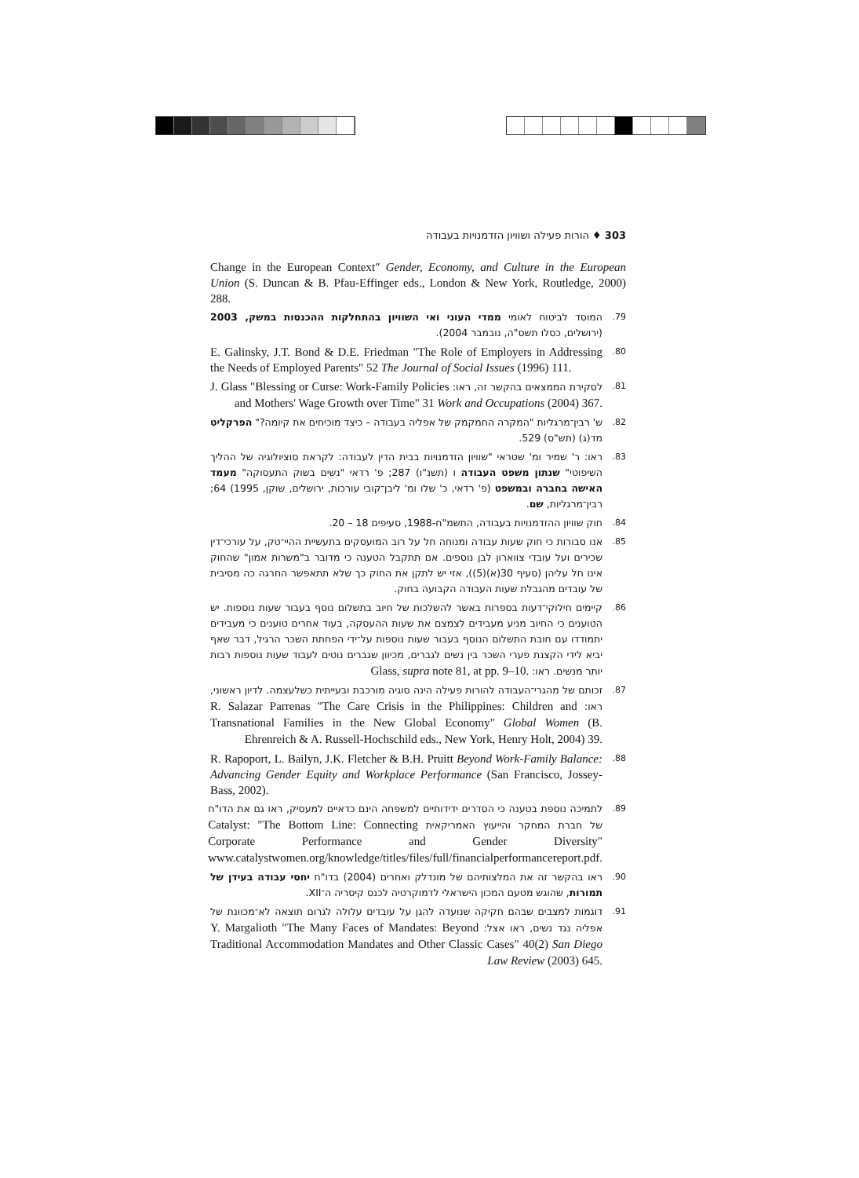303 ♦ הורות פעילה ושוויון הזדמנויות בעבודה
Change in the European Context" Gender, Economy, and Culture in the European Union (S. Duncan & B. Pfau-Effinger eds., London & New York, Routledge, 2000) 288.
79. המוסד לביטוח לאומי ממדי העוני ואי השוויון בהתחלקות ההכנסות במשק, 2003 (ירושלים, כסלו תשס"ה, נובמבר 2004).
80. E. Galinsky, J.T. Bond & D.E. Friedman "The Role of Employers in Addressing the Needs of Employed Parents" 52 The Journal of Social Issues (1996) 111.
81. לסקירת הממצאים בהקשר זה, ראו: J. Glass "Blessing or Curse: Work-Family Policies and Mothers' Wage Growth over Time" 31 Work and Occupations (2004) 367.
82. ש' רבין־מרגליות "המקרה החמקמק של אפליה בעבודה – כיצד מוכיחים את קיומה?" הפרקליט מד(ג) (תש"ס) 529.
83. ראו: ר' שמיר ומ' שטראי "שוויון הזדמנויות בבית הדין לעבודה: לקראת סוציולוגיה של ההליך השיפוטי" שנתון משפט העבודה ו (תשנ"ו) 287; פ' רדאי "נשים בשוק התעסוקה" מעמד האישה בחברה ובמשפט (פ' רדאי, כ' שלו ומ' ליבן־קובי עורכות, ירושלים, שוקן, 1995) 64; רבין־מרגליות, שם.
84. חוק שוויון ההזדמנויות בעבודה, התשמ"ח-1988, סעיפים 18 – 20.
85. אנו סבורות כי חוק שעות עבודה ומנוחה חל על רוב המועסקים בתעשיית ההיי־טק, על עורכי־דין שכירים ועל עובדי צווארון לבן נוספים. אם תתקבל הטענה כי מדובר ב"משרות אמון" שהחוק אינו חל עליהן (סעיף 30(א)(5)), אזי יש לתקן את החוק כך שלא תתאפשר החרגה כה מסיבית של עובדים מהגבלת שעות העבודה הקבועה בחוק.
86. קיימים חילוקי־דעות בספרות באשר להשלכות של חיוב בתשלום נוסף בעבור שעות נוספות. יש הטוענים כי החיוב מניע מעבידים לצמצם את שעות ההעסקה, בעוד אחרים טוענים כי מעבידים יתמודדו עם חובת התשלום הנוסף בעבור שעות נוספות על־ידי הפחתת השכר הרגיל, דבר שאף יביא לידי הקצנת פערי השכר בין נשים לגברים, מכיוון שגברים נוטים לעבוד שעות נוספות רבות יותר מנשים. ראו: Glass, supra note 81, at pp. 9–10.
87. זכותם של מהגרי־העבודה להורות פעילה הינה סוגיה מורכבת ובעייתית כשלעצמה. לדיון ראשוני, ראו: R. Salazar Parrenas "The Care Crisis in the Philippines: Children and Transnational Families in the New Global Economy" Global Women (B. Ehrenreich & A. Russell-Hochschild eds., New York, Henry Holt, 2004) 39.
88. R. Rapoport, L. Bailyn, J.K. Fletcher & B.H. Pruitt Beyond Work-Family Balance: Advancing Gender Equity and Workplace Performance (San Francisco, Jossey-Bass, 2002).
89. לתמיכה נוספת בטענה כי הסדרים ידידותיים למשפחה הינם כדאיים למעסיק, ראו גם את הדו"ח של חברת המחקר והייעוץ האמריקאית Catalyst: "The Bottom Line: Connecting Corporate Performance and Gender Diversity" www.catalystwomen.org/knowledge/titles/files/full/financialperformancereport.pdf.
90. ראו בהקשר זה את המלצותיהם של מונדלק ואחרים (2004) בדו"ח יחסי עבודה בעידן של תמורות, שהוגש מטעם המכון הישראלי לדמוקרטיה לכנס קיסריה ה־XII.
91. דוגמות למצבים שבהם חקיקה שנועדה להגן על עובדים עלולה לגרום תוצאה לא־מכוונת של אפליה נגד נשים, ראו אצל: Y. Margalioth "The Many Faces of Mandates: Beyond Traditional Accommodation Mandates and Other Classic Cases" 40(2) San Diego Law Review (2003) 645.